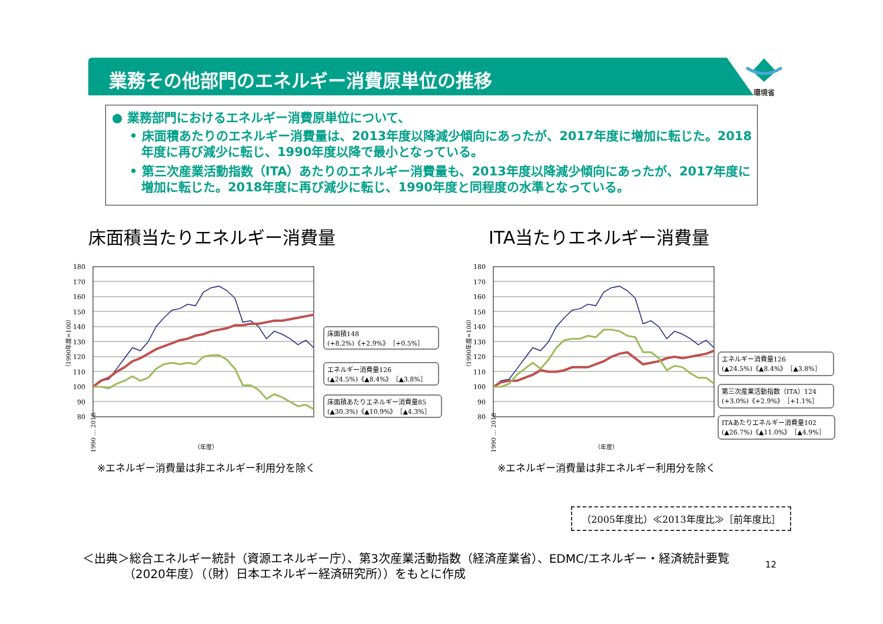環境省
業務その他部門のエネルギー消費原単位の推移
● 業務部門におけるエネルギー消費原単位について、
• 床面積あたりのエネルギー消費量は、2013年度以降減少傾向にあったが、2017年度に増加に転じた。2018年度に再び減少に転じ、1990年度以降で最小となっている。
• 第三次産業活動指数（ITA）あたりのエネルギー消費量も、2013年度以降減少傾向にあったが、2017年度に増加に転じた。2018年度に再び減少に転じ、1990年度と同程度の水準となっている。
床面積当たりエネルギー消費量
180
170
160
150
140
130
120
110
100
90
80
（1990年度=100）
1990 … 2018
（年度）
床面積148
(+8.2%)《+2.9%》［+0.5%］
エネルギー消費量126
(▲24.5%)《▲8.4%》［▲3.8%］
床面積あたりエネルギー消費量85
(▲30.3%)《▲10.9%》［▲4.3%］
※エネルギー消費量は非エネルギー利用分を除く
ITA当たりエネルギー消費量
180
170
160
150
140
130
120
110
100
90
80
（1990年度=100）
1990 … 2018
（年度）
エネルギー消費量126
(▲24.5%)《▲8.4%》［▲3.8%］
第三次産業活動指数（ITA）124
(+3.0%)《+2.9%》［+1.1%］
ITAあたりエネルギー消費量102
(▲26.7%)《▲11.0%》［▲4.9%］
※エネルギー消費量は非エネルギー利用分を除く
（2005年度比）≪2013年度比≫［前年度比］
＜出典＞総合エネルギー統計（資源エネルギー庁）、第3次産業活動指数（経済産業省）、EDMC/エネルギー・経済統計要覧
　　　　（2020年度）（（財）日本エネルギー経済研究所））をもとに作成
12